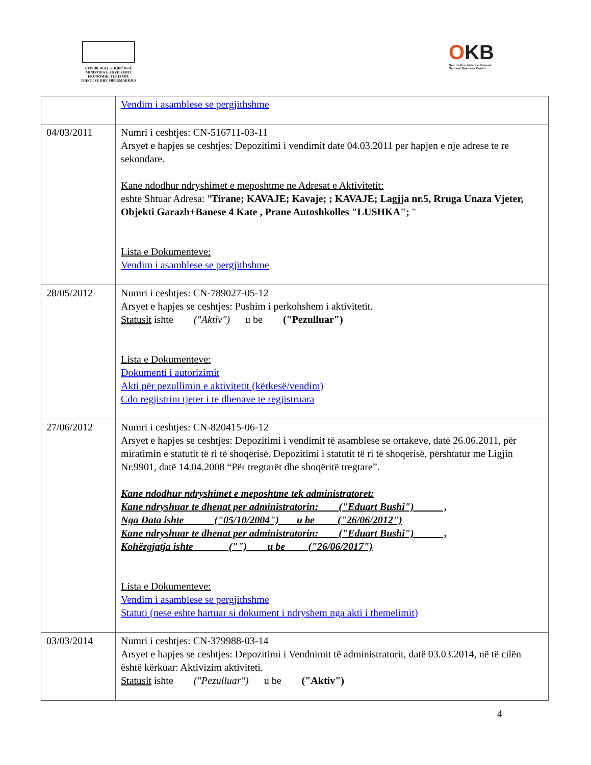REPUBLIKA E SHQIPËRISË
MINISTRIA E ZHVILLIMIT
EKONOMIK, TURIZMIT,
TREGTISË DHE SIPËRMARRJES
OKB
Qendra Kombëtare e Biznesit
National Business Center
| | Vendim i asamblese se pergjithshme |
| 04/03/2011 | Numri i ceshtjes: CN-516711-03-11 Arsyet e hapjes se ceshtjes: Depozitimi i vendimit date 04.03.2011 per hapjen e nje adrese te re sekondare. Kane ndodhur ndryshimet e meposhtme ne Adresat e Aktivitetit: eshte Shtuar Adresa: " Tirane; KAVAJE; Kavaje; ; KAVAJE; Lagjja nr.5, Rruga Unaza Vjeter, Objekti Garazh+Banese 4 Kate , Prane Autoshkolles "LUSHKA"; " Lista e Dokumenteve: Vendim i asamblese se pergjithshme |
| 28/05/2012 | Numri i ceshtjes: CN-789027-05-12 Arsyet e hapjes se ceshtjes: Pushim i perkohshem i aktivitetit. Statusit ishte ("Aktiv") u be ("Pezulluar") Lista e Dokumenteve: Dokumenti i autorizimit Akti për pezullimin e aktivitetit (kërkesë/vendim) Cdo regjistrim tjeter i te dhenave te regjistruara |
| 27/06/2012 | Numri i ceshtjes: CN-820415-06-12 Arsyet e hapjes se ceshtjes: Depozitimi i vendimit të asamblese se ortakeve, datë 26.06.2011, për miratimin e statutit të ri të shoqërisë. Depozitimi i statutit të ri të shoqerisë, përshtatur me Ligjin Nr.9901, datë 14.04.2008 “Për tregtarët dhe shoqëritë tregtare”. Kane ndodhur ndryshimet e meposhtme tek administratoret: Kane ndryshuar te dhenat per administratorin: ("Eduart Bushi") , Nga Data ishte ("05/10/2004") u be ("26/06/2012") Kane ndryshuar te dhenat per administratorin: ("Eduart Bushi") , Kohëzgjatja ishte ("") u be ("26/06/2017") Lista e Dokumenteve: Vendim i asamblese se pergjithshme Statuti (nese eshte hartuar si dokument i ndryshem nga akti i themelimit) |
| 03/03/2014 | Numri i ceshtjes: CN-379988-03-14 Arsyet e hapjes se ceshtjes: Depozitimi i Vendnimit të administratorit, datë 03.03.2014, në të cilën është kërkuar: Aktivizim aktiviteti. Statusit ishte ("Pezulluar") u be ("Aktiv") |
4